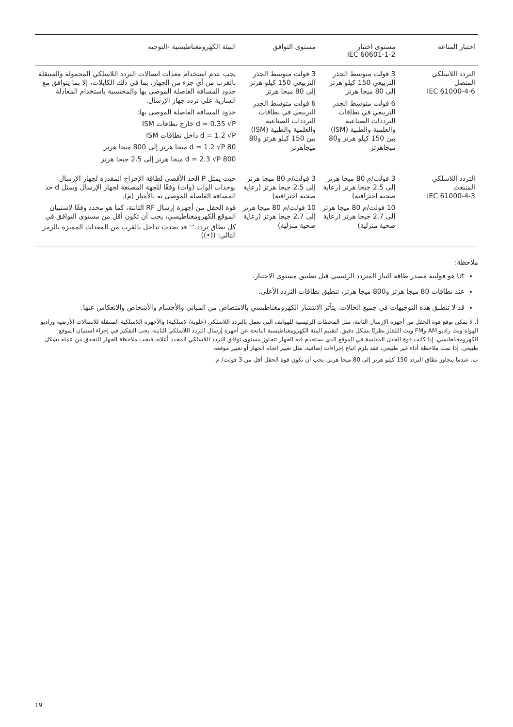| اختبار المناعة | مستوى اختبار IEC 60601-1-2 | مستوى التوافق | البيئة الكهرومغناطيسية -التوجيه |
| --- | --- | --- | --- |
| التردد اللاسلكي المتصل IEC 61000-4-6 | 3 فولت متوسط الجذر التربيعي 150 كيلو هرتز إلى 80 ميجا هرتز 6 فولت متوسط الجذر التربيعي في نطاقات الترددات الصناعية والعلمية والطبية (ISM) بين 150 كيلو هرتز و80 ميجاهرتز | 3 فولت متوسط الجذر التربيعي 150 كيلو هرتز إلى 80 ميجا هرتز 6 فولت متوسط الجذر التربيعي في نطاقات الترددات الصناعية والعلمية والطبية (ISM) بين 150 كيلو هرتز و80 ميجاهرتز | يجب عدم استخدام معدات اتصالات التردد اللاسلكي المحمولة والمتنقلة بالقرب من أي جزء من الجهاز، بما في ذلك الكابلات، إلا بما يتوافق مع حدود المسافة الفاصلة الموصى بها والمحتسبة باستخدام المعادلة السارية على تردد جهاز الإرسال. حدود المسافة الفاصلة الموصى بها: d = 0.35 √P خارج نطاقات ISM d = 1.2 √P داخل نطاقات ISM d = 1.2 √P 80 ميجا هرتز إلى 800 ميجا هرتز d = 2.3 √P 800 ميجا هرتز إلى 2.5 جيجا هرتز |
| التردد اللاسلكي المنبعث IEC 61000-4-3 | 3 فولت/م 80 ميجا هرتز إلى 2.5 جيجا هرتز (رعاية صحية احترافية) 10 فولت/م 80 ميجا هرتز إلى 2.7 جيجا هرتز (رعاية صحية منزلية) | 3 فولت/م 80 ميجا هرتز إلى 2.5 جيجا هرتز (رعاية صحية احترافية) 10 فولت/م 80 ميجا هرتز إلى 2.7 جيجا هرتز (رعاية صحية منزلية) | حيث يمثل P الحد الأقصى لطاقة الإخراج المقدرة لجهاز الإرسال بوحدات الوات (وات) وفقًا للجهة المصنعة لجهاز الإرسال ويمثل d حد المسافة الفاصلة الموصى به بالأمتار (م). قوة الحقل من أجهزة إرسال RF الثابتة، كما هو محدد وفقًا لاستبيان الموقع الكهرومغناطيسي، يجب أن تكون أقل من مستوى التوافق في كل نطاق تردد.<sup>ب</sup> قد يحدث تداخل بالقرب من المعدات المميزة بالرمز التالي: ((•)) |
ملاحظة:
Ut هو فولتية مصدر طاقة التيار المتردد الرئيسي قبل تطبيق مستوى الاختبار.
عند نطاقات 80 ميجا هرتز و800 ميجا هرتز، تنطبق نطاقات التردد الأعلى.
قد لا تنطبق هذه التوجيهات في جميع الحالات. يتأثر الانتشار الكهرومغناطيسي بالامتصاص من المباني والأجسام والأشخاص والانعكاس عنها.
أ. لا يمكن توقع قوة الحقل من أجهزة الإرسال الثابتة، مثل المحطات الرئيسية للهواتف التي تعمل بالتردد اللاسلكي (خلوية/ لاسلكية) والأجهزة اللاسلكية المتنقلة للاتصالات الأرضية وراديو الهواة وبث راديو AM وFM وبث التلفاز نظريًا بشكل دقيق. لتقييم البيئة الكهرومغناطيسية الناتجة عن أجهزة إرسال التردد اللاسلكي الثابتة، يجب التفكير في إجراء استبيان الموقع الكهرومغناطيسي. إذا كانت قوة الحقل المقاسة في الموقع الذي يستخدم فيه الجهاز تتجاوز مستوى توافق التردد اللاسلكي المحدد أعلاه، فيجب ملاحظة الجهاز للتحقق من عمله بشكل طبيعي. إذا تمت ملاحظة أداء غير طبيعي، فقد يلزم اتباع إجراءات إضافية، مثل تغيير اتجاه الجهاز أو تغيير موقعه.
ب. عندما يتجاوز نطاق التردد 150 كيلو هرتز إلى 80 ميجا هرتز، يجب أن تكون قوة الحقل أقل من 3 فولت/ م.
19